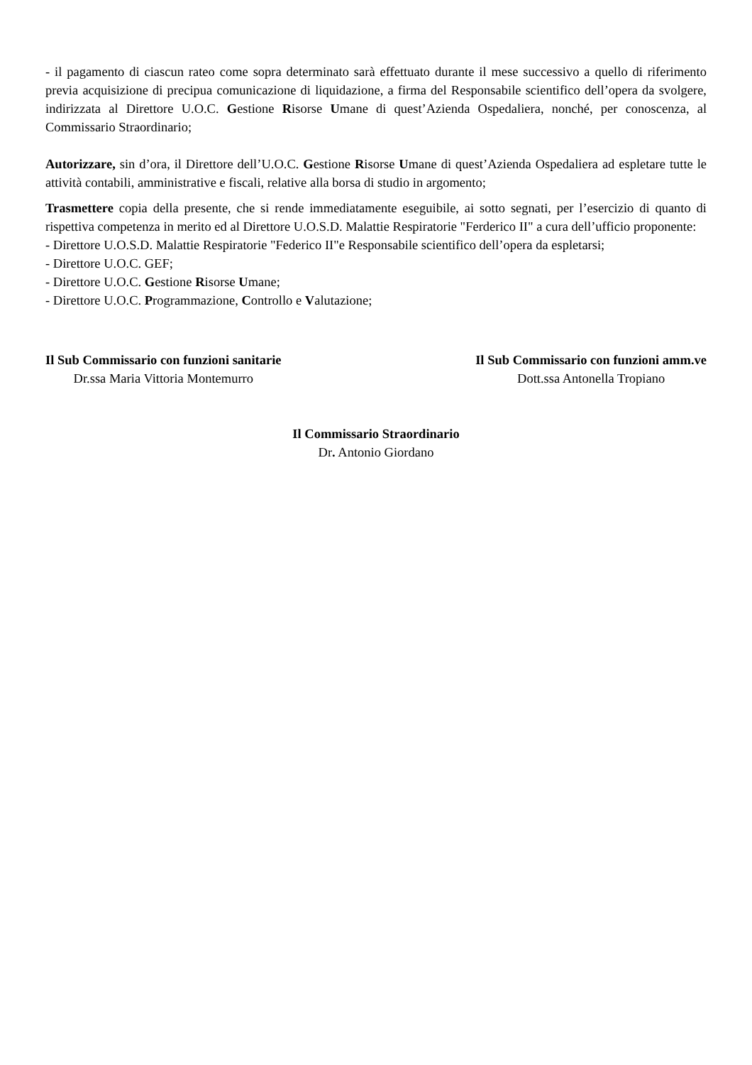- il pagamento di ciascun rateo come sopra determinato sarà effettuato durante il mese successivo a quello di riferimento previa acquisizione di precipua comunicazione di liquidazione, a firma del Responsabile scientifico dell’opera da svolgere, indirizzata al Direttore U.O.C. Gestione Risorse Umane di quest’Azienda Ospedaliera, nonché, per conoscenza, al Commissario Straordinario;
Autorizzare, sin d’ora, il Direttore dell’U.O.C. Gestione Risorse Umane di quest’Azienda Ospedaliera ad espletare tutte le attività contabili, amministrative e fiscali, relative alla borsa di studio in argomento;
Trasmettere copia della presente, che si rende immediatamente eseguibile, ai sotto segnati, per l’esercizio di quanto di rispettiva competenza in merito ed al Direttore U.O.S.D. Malattie Respiratorie "Ferderico II" a cura dell’ufficio proponente:
- Direttore U.O.S.D. Malattie Respiratorie "Federico II"e Responsabile scientifico dell’opera da espletarsi;
- Direttore U.O.C. GEF;
- Direttore U.O.C. Gestione Risorse Umane;
- Direttore U.O.C. Programmazione, Controllo e Valutazione;
Il Sub Commissario con funzioni sanitarie
Dr.ssa Maria Vittoria Montemurro
Il Sub Commissario con funzioni amm.ve
Dott.ssa Antonella Tropiano
Il Commissario Straordinario
Dr. Antonio Giordano